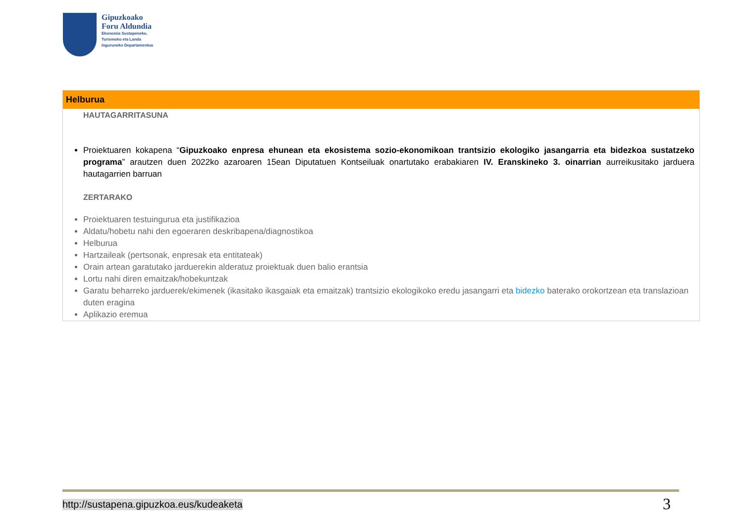Gipuzkoako
Foru Aldundia
Ekonomia Sustapeneko,
Turismoko eta Landa
Inguruneko Departamentua
Helburua
HAUTAGARRITASUNA
Proiektuaren kokapena “Gipuzkoako enpresa ehunean eta ekosistema sozio-ekonomikoan trantsizio ekologiko jasangarria eta bidezkoa sustatzeko programa” arautzen duen 2022ko azaroaren 15ean Diputatuen Kontseiluak onartutako erabakiaren IV. Eranskineko 3. oinarrian aurreikusitako jarduera hautagarrien barruan
ZERTARAKO
Proiektuaren testuingurua eta justifikazioa
Aldatu/hobetu nahi den egoeraren deskribapena/diagnostikoa
Helburua
Hartzaileak (pertsonak, enpresak eta entitateak)
Orain artean garatutako jarduerekin alderatuz proiektuak duen balio erantsia
Lortu nahi diren emaitzak/hobekuntzak
Garatu beharreko jarduerek/ekimenek (ikasitako ikasgaiak eta emaitzak) trantsizio ekologikoko eredu jasangarri eta bidezko baterako orokortzean eta translazioan duten eragina
Aplikazio eremua
http://sustapena.gipuzkoa.eus/kudeaketa
3